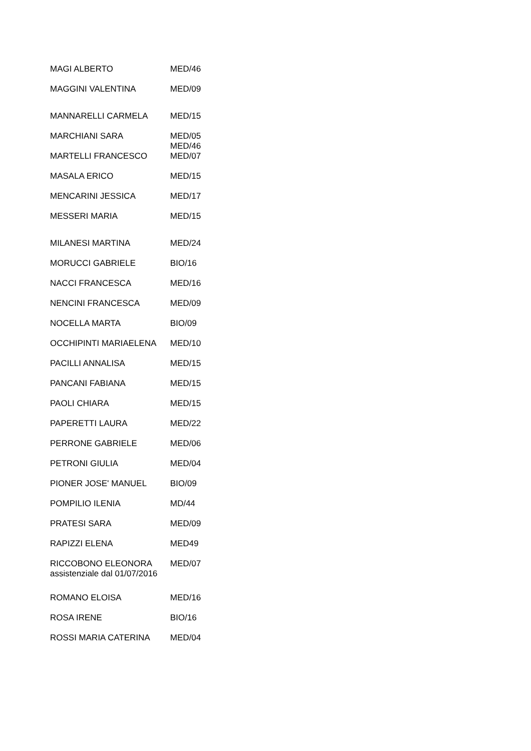| MAGI ALBERTO | MED/46 |
| MAGGINI VALENTINA | MED/09 |
| MANNARELLI CARMELA | MED/15 |
| MARCHIANI SARA | MED/05 MED/46 |
| MARTELLI FRANCESCO | MED/07 |
| MASALA ERICO | MED/15 |
| MENCARINI JESSICA | MED/17 |
| MESSERI MARIA | MED/15 |
| MILANESI MARTINA | MED/24 |
| MORUCCI GABRIELE | BIO/16 |
| NACCI FRANCESCA | MED/16 |
| NENCINI FRANCESCA | MED/09 |
| NOCELLA MARTA | BIO/09 |
| OCCHIPINTI MARIAELENA | MED/10 |
| PACILLI ANNALISA | MED/15 |
| PANCANI FABIANA | MED/15 |
| PAOLI CHIARA | MED/15 |
| PAPERETTI LAURA | MED/22 |
| PERRONE GABRIELE | MED/06 |
| PETRONI GIULIA | MED/04 |
| PIONER JOSE' MANUEL | BIO/09 |
| POMPILIO ILENIA | MD/44 |
| PRATESI SARA | MED/09 |
| RAPIZZI ELENA | MED49 |
| RICCOBONO ELEONORA assistenziale dal 01/07/2016 | MED/07 |
| ROMANO ELOISA | MED/16 |
| ROSA IRENE | BIO/16 |
| ROSSI MARIA CATERINA | MED/04 |